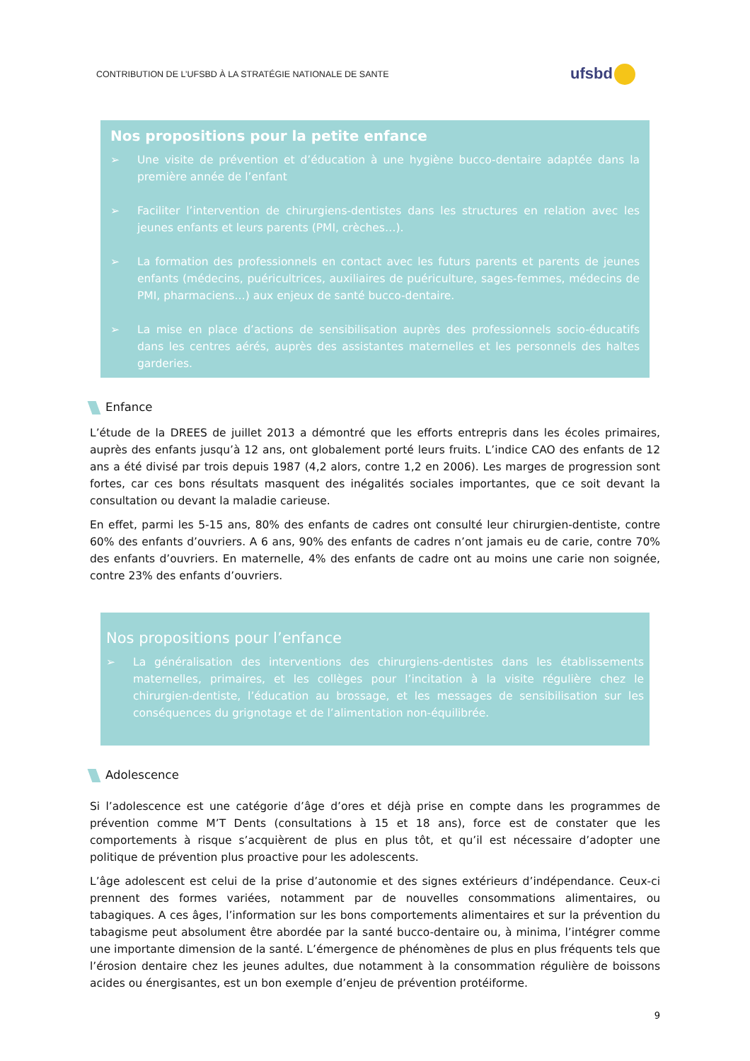CONTRIBUTION DE L’UFSBD À LA STRATÉGIE NATIONALE DE SANTE
ufsbd
Nos propositions pour la petite enfance
➢ Une visite de prévention et d’éducation à une hygiène bucco-dentaire adaptée dans la première année de l’enfant
➢ Faciliter l’intervention de chirurgiens-dentistes dans les structures en relation avec les jeunes enfants et leurs parents (PMI, crèches…).
➢ La formation des professionnels en contact avec les futurs parents et parents de jeunes enfants (médecins, puéricultrices, auxiliaires de puériculture, sages-femmes, médecins de PMI, pharmaciens…) aux enjeux de santé bucco-dentaire.
➢ La mise en place d’actions de sensibilisation auprès des professionnels socio-éducatifs dans les centres aérés, auprès des assistantes maternelles et les personnels des haltes garderies.
Enfance
L’étude de la DREES de juillet 2013 a démontré que les efforts entrepris dans les écoles primaires, auprès des enfants jusqu’à 12 ans, ont globalement porté leurs fruits. L’indice CAO des enfants de 12 ans a été divisé par trois depuis 1987 (4,2 alors, contre 1,2 en 2006). Les marges de progression sont fortes, car ces bons résultats masquent des inégalités sociales importantes, que ce soit devant la consultation ou devant la maladie carieuse.
En effet, parmi les 5-15 ans, 80% des enfants de cadres ont consulté leur chirurgien-dentiste, contre 60% des enfants d’ouvriers. A 6 ans, 90% des enfants de cadres n’ont jamais eu de carie, contre 70% des enfants d’ouvriers. En maternelle, 4% des enfants de cadre ont au moins une carie non soignée, contre 23% des enfants d’ouvriers.
Nos propositions pour l’enfance
➢ La généralisation des interventions des chirurgiens-dentistes dans les établissements maternelles, primaires, et les collèges pour l’incitation à la visite régulière chez le chirurgien-dentiste, l’éducation au brossage, et les messages de sensibilisation sur les conséquences du grignotage et de l’alimentation non-équilibrée.
Adolescence
Si l’adolescence est une catégorie d’âge d’ores et déjà prise en compte dans les programmes de prévention comme M’T Dents (consultations à 15 et 18 ans), force est de constater que les comportements à risque s’acquièrent de plus en plus tôt, et qu’il est nécessaire d’adopter une politique de prévention plus proactive pour les adolescents.
L’âge adolescent est celui de la prise d’autonomie et des signes extérieurs d’indépendance. Ceux-ci prennent des formes variées, notamment par de nouvelles consommations alimentaires, ou tabagiques. A ces âges, l’information sur les bons comportements alimentaires et sur la prévention du tabagisme peut absolument être abordée par la santé bucco-dentaire ou, à minima, l’intégrer comme une importante dimension de la santé. L’émergence de phénomènes de plus en plus fréquents tels que l’érosion dentaire chez les jeunes adultes, due notamment à la consommation régulière de boissons acides ou énergisantes, est un bon exemple d’enjeu de prévention protéiforme.
9